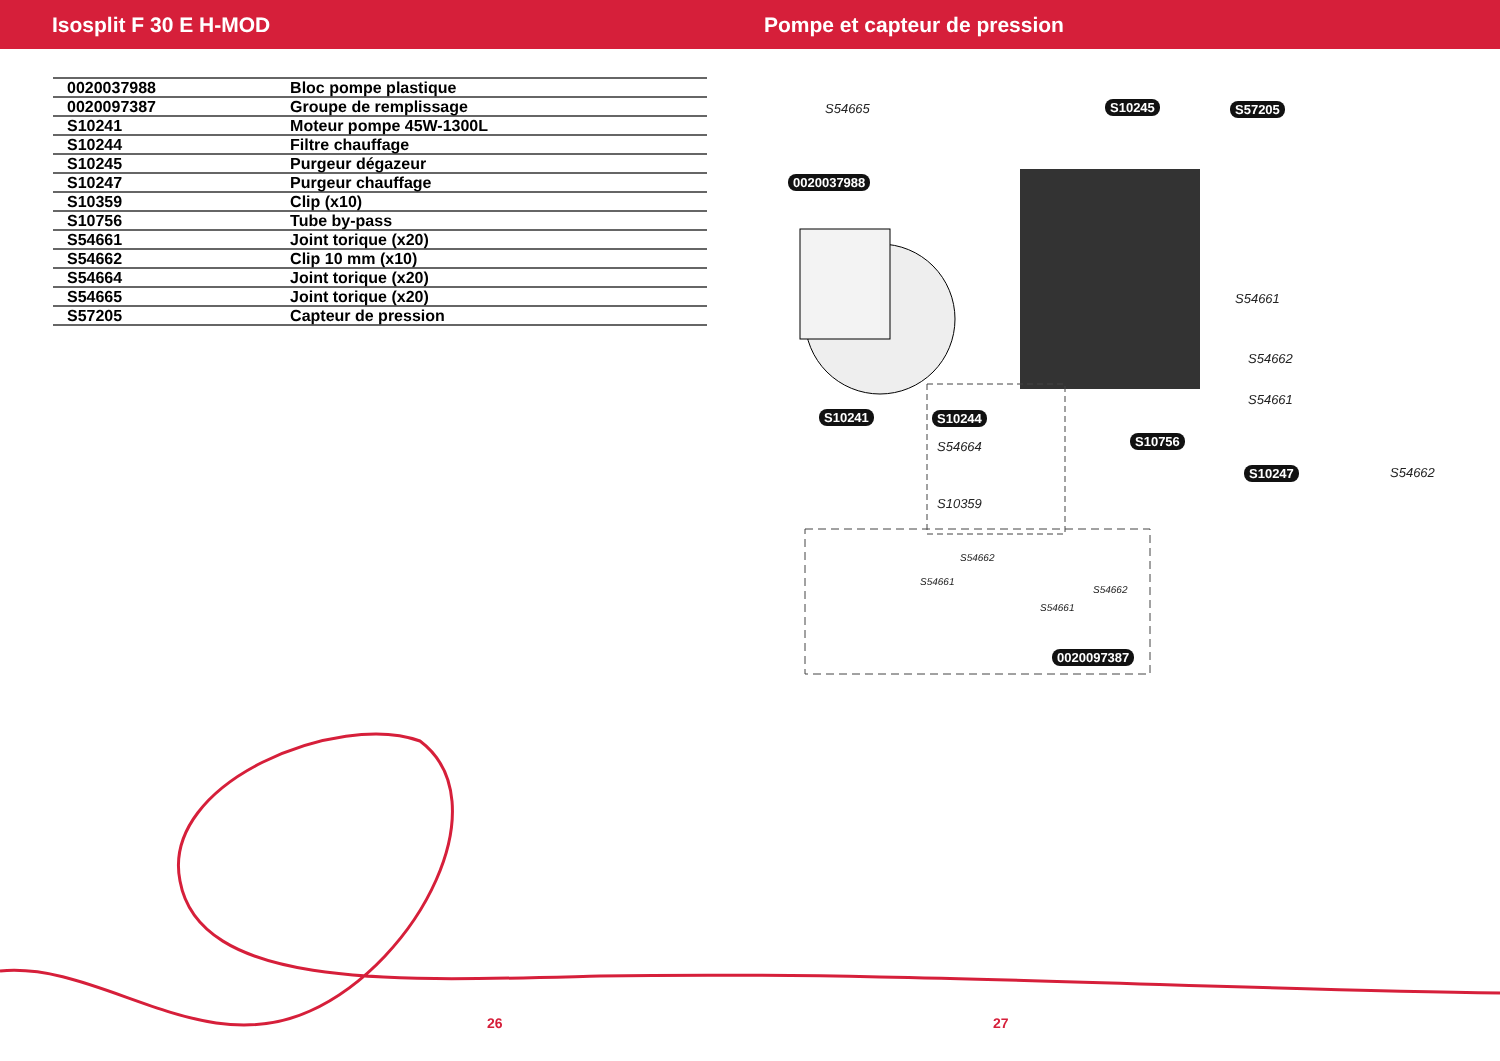Isosplit F 30 E H-MOD Pompe et capteur de pression
| 0020037988 | Bloc pompe plastique |
| 0020097387 | Groupe de remplissage |
| S10241 | Moteur pompe 45W-1300L |
| S10244 | Filtre chauffage |
| S10245 | Purgeur dégazeur |
| S10247 | Purgeur chauffage |
| S10359 | Clip (x10) |
| S10756 | Tube by-pass |
| S54661 | Joint torique (x20) |
| S54662 | Clip 10 mm (x10) |
| S54664 | Joint torique (x20) |
| S54665 | Joint torique (x20) |
| S57205 | Capteur de pression |
S54665 S10245 S57205
0020037988
S54661
S54662
S54661
S10241 S10244
S10756 S54664
S10247 S54662
S10359
S54662
S54661
S54662
S54661
0020097387
26 27